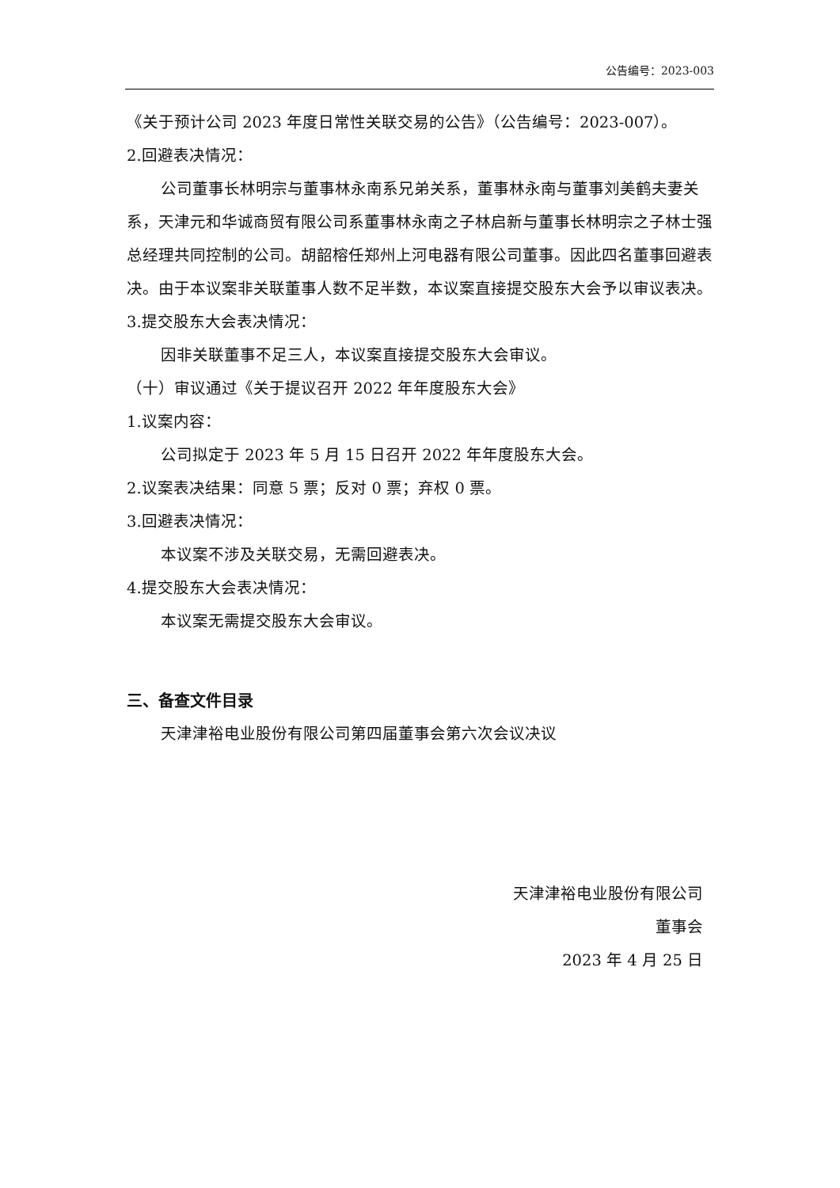公告编号：2023-003
《关于预计公司 2023 年度日常性关联交易的公告》（公告编号：2023-007）。
2.回避表决情况：
公司董事长林明宗与董事林永南系兄弟关系，董事林永南与董事刘美鹤夫妻关系，天津元和华诚商贸有限公司系董事林永南之子林启新与董事长林明宗之子林士强总经理共同控制的公司。胡韶榕任郑州上河电器有限公司董事。因此四名董事回避表决。由于本议案非关联董事人数不足半数，本议案直接提交股东大会予以审议表决。
3.提交股东大会表决情况：
因非关联董事不足三人，本议案直接提交股东大会审议。
（十）审议通过《关于提议召开 2022 年年度股东大会》
1.议案内容：
公司拟定于 2023 年 5 月 15 日召开 2022 年年度股东大会。
2.议案表决结果：同意 5 票；反对 0 票；弃权 0 票。
3.回避表决情况：
本议案不涉及关联交易，无需回避表决。
4.提交股东大会表决情况：
本议案无需提交股东大会审议。
三、备查文件目录
天津津裕电业股份有限公司第四届董事会第六次会议决议
天津津裕电业股份有限公司
董事会
2023 年 4 月 25 日